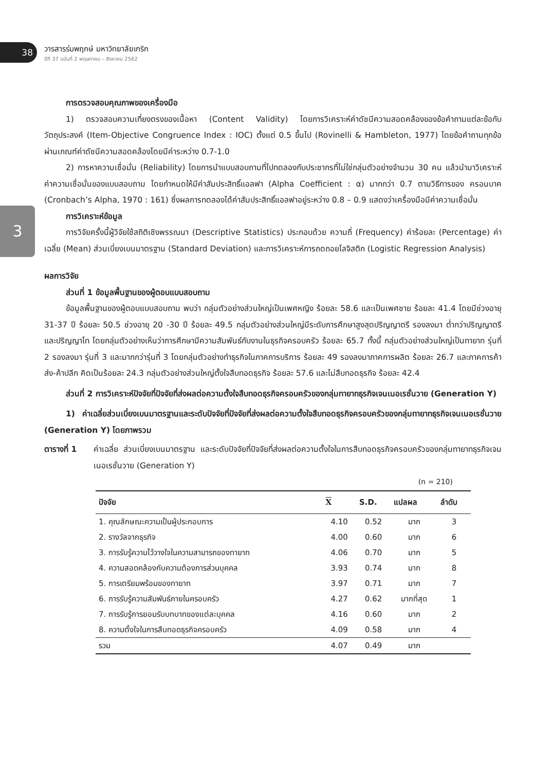38
วารสารร่มพฤกษ์ มหาวิทยาลัยเกริก
ปีที่ 37 ฉบับที่ 2 พฤษภาคม – สิงหาคม 2562
3
การตรวจสอบคุณภาพของเครื่องมือ
1) ตรวจสอบความเที่ยงตรงของเนื้อหา (Content Validity) โดยการวิเคราะห์ค่าดัชนีความสอดคล้องของข้อคำถามแต่ละข้อกับวัตถุประสงค์ (Item-Objective Congruence Index : IOC) ตั้งแต่ 0.5 ขึ้นไป (Rovinelli & Hambleton, 1977) โดยข้อคำถามทุกข้อผ่านเกณฑ์ค่าดัชนีความสอดคล้องโดยมีค่าระหว่าง 0.7-1.0
2) การหาความเชื่อมั่น (Reliability) โดยการนำแบบสอบถามที่ไปทดลองกับประชากรที่ไม่ใช่กลุ่มตัวอย่างจำนวน 30 คน แล้วนำมาวิเคราะห์ค่าความเชื่อมั่นของแบบสอบถาม โดยกำหนดให้มีค่าสัมประสิทธิ์แอลฟา (Alpha Coefficient : α) มากกว่า 0.7 ตามวิธีการของ ครอนบาค (Cronbach’s Alpha, 1970 : 161) ซึ่งผลการทดลองได้ค่าสัมประสิทธิ์แอลฟาอยู่ระหว่าง 0.8 – 0.9 แสดงว่าเครื่องมือมีค่าความเชื่อมั่น
การวิเคราะห์ข้อมูล
การวิจัยครั้งนี้ผู้วิจัยใช้สถิติเชิงพรรณนา (Descriptive Statistics) ประกอบด้วย ความถี่ (Frequency) ค่าร้อยละ (Percentage) ค่าเฉลี่ย (Mean) ส่วนเบี่ยงเบนมาตรฐาน (Standard Deviation) และการวิเคราะห์การถดถอยโลจิสติก (Logistic Regression Analysis)
ผลการวิจัย
ส่วนที่ 1 ข้อมูลพื้นฐานของผู้ตอบแบบสอบถาม
ข้อมูลพื้นฐานของผู้ตอบแบบสอบถาม พบว่า กลุ่มตัวอย่างส่วนใหญ่เป็นเพศหญิง ร้อยละ 58.6 และเป็นเพศชาย ร้อยละ 41.4 โดยมีช่วงอายุ 31-37 ปี ร้อยละ 50.5 ช่วงอายุ 20 -30 ปี ร้อยละ 49.5 กลุ่มตัวอย่างส่วนใหญ่มีระดับการศึกษาสูงสุดปริญญาตรี รองลงมา ต่ำกว่าปริญญาตรี และปริญญาโท โดยกลุ่มตัวอย่างเห็นว่าการศึกษามีความสัมพันธ์กับงานในธุรกิจครอบครัว ร้อยละ 65.7 ทั้งนี้ กลุ่มตัวอย่างส่วนใหญ่เป็นทายาท รุ่นที่ 2 รองลงมา รุ่นที่ 3 และมากกว่ารุ่นที่ 3 โดยกลุ่มตัวอย่างทำธุรกิจในภาคการบริการ ร้อยละ 49 รองลงมาภาคการผลิต ร้อยละ 26.7 และภาคการค้าส่ง-ค้าปลีก คิดเป็นร้อยละ 24.3 กลุ่มตัวอย่างส่วนใหญ่ตั้งใจสืบทอดธุรกิจ ร้อยละ 57.6 และไม่สืบทอดธุรกิจ ร้อยละ 42.4
ส่วนที่ 2 การวิเคราะห์ปัจจัยที่ปัจจัยที่ส่งผลต่อความตั้งใจสืบทอดธุรกิจครอบครัวของกลุ่มทายาทธุรกิจเจนเนอเรชั่นวาย (Generation Y)
1) ค่าเฉลี่ยส่วนเบี่ยงเบนมาตรฐานและระดับปัจจัยที่ปัจจัยที่ส่งผลต่อความตั้งใจสืบทอดธุรกิจครอบครัวของกลุ่มทายาทธุรกิจเจนเนอเรชั่นวาย (Generation Y) โดยภาพรวม
ตารางที่ 1 ค่าเฉลี่ย ส่วนเบี่ยงเบนมาตรฐาน และระดับปัจจัยที่ปัจจัยที่ส่งผลต่อความตั้งใจในการสืบทอดธุรกิจครอบครัวของกลุ่มทายาทธุรกิจเจนเนอเรชั่นวาย (Generation Y)
(n = 210)
| ปัจจัย | X | S.D. | แปลผล | ลำดับ |
| --- | --- | --- | --- | --- |
| 1. คุณลักษณะความเป็นผู้ประกอบการ | 4.10 | 0.52 | มาก | 3 |
| 2. รางวัลจากธุรกิจ | 4.00 | 0.60 | มาก | 6 |
| 3. การรับรู้ความไว้วางใจในความสามารถของทายาท | 4.06 | 0.70 | มาก | 5 |
| 4. ความสอดคล้องกับความต้องการส่วนบุคคล | 3.93 | 0.74 | มาก | 8 |
| 5. การเตรียมพร้อมของทายาท | 3.97 | 0.71 | มาก | 7 |
| 6. การรับรู้ความสัมพันธ์ภายในครอบครัว | 4.27 | 0.62 | มากที่สุด | 1 |
| 7. การรับรู้การยอมรับบทบาทของแต่ละบุคคล | 4.16 | 0.60 | มาก | 2 |
| 8. ความตั้งใจในการสืบทอดธุรกิจครอบครัว | 4.09 | 0.58 | มาก | 4 |
| รวม | 4.07 | 0.49 | มาก | |